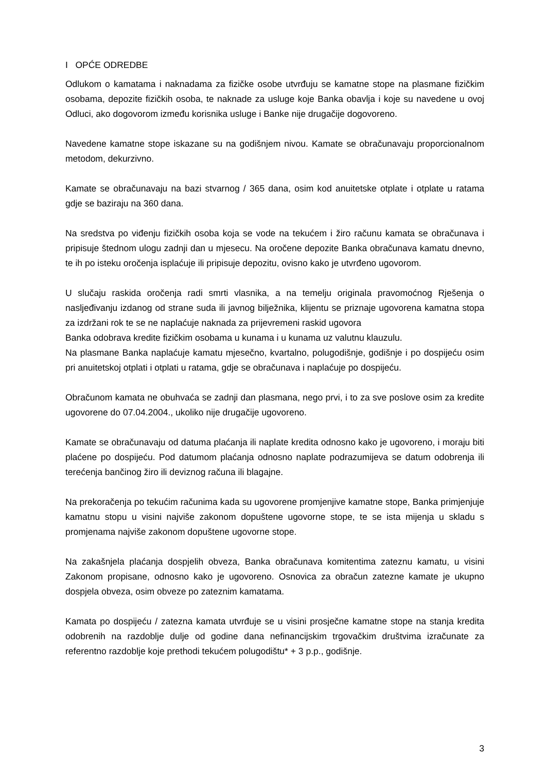I OPĆE ODREDBE
Odlukom o kamatama i naknadama za fizičke osobe utvrđuju se kamatne stope na plasmane fizičkim osobama, depozite fizičkih osoba, te naknade za usluge koje Banka obavlja i koje su navedene u ovoj Odluci, ako dogovorom između korisnika usluge i Banke nije drugačije dogovoreno.
Navedene kamatne stope iskazane su na godišnjem nivou. Kamate se obračunavaju proporcionalnom metodom, dekurzivno.
Kamate se obračunavaju na bazi stvarnog / 365 dana, osim kod anuitetske otplate i otplate u ratama gdje se baziraju na 360 dana.
Na sredstva po viđenju fizičkih osoba koja se vode na tekućem i žiro računu kamata se obračunava i pripisuje štednom ulogu zadnji dan u mjesecu. Na oročene depozite Banka obračunava kamatu dnevno, te ih po isteku oročenja isplaćuje ili pripisuje depozitu, ovisno kako je utvrđeno ugovorom.
U slučaju raskida oročenja radi smrti vlasnika, a na temelju originala pravomoćnog Rješenja o nasljeđivanju izdanog od strane suda ili javnog bilježnika, klijentu se priznaje ugovorena kamatna stopa za izdržani rok te se ne naplaćuje naknada za prijevremeni raskid ugovora
Banka odobrava kredite fizičkim osobama u kunama i u kunama uz valutnu klauzulu.
Na plasmane Banka naplaćuje kamatu mjesečno, kvartalno, polugodišnje, godišnje i po dospijeću osim pri anuitetskoj otplati i otplati u ratama, gdje se obračunava i naplaćuje po dospijeću.
Obračunom kamata ne obuhvaća se zadnji dan plasmana, nego prvi, i to za sve poslove osim za kredite ugovorene do 07.04.2004., ukoliko nije drugačije ugovoreno.
Kamate se obračunavaju od datuma plaćanja ili naplate kredita odnosno kako je ugovoreno, i moraju biti plaćene po dospijeću. Pod datumom plaćanja odnosno naplate podrazumijeva se datum odobrenja ili terećenja bančinog žiro ili deviznog računa ili blagajne.
Na prekoračenja po tekućim računima kada su ugovorene promjenjive kamatne stope, Banka primjenjuje kamatnu stopu u visini najviše zakonom dopuštene ugovorne stope, te se ista mijenja u skladu s promjenama najviše zakonom dopuštene ugovorne stope.
Na zakašnjela plaćanja dospjelih obveza, Banka obračunava komitentima zateznu kamatu, u visini Zakonom propisane, odnosno kako je ugovoreno. Osnovica za obračun zatezne kamate je ukupno dospjela obveza, osim obveze po zateznim kamatama.
Kamata po dospijeću / zatezna kamata utvrđuje se u visini prosječne kamatne stope na stanja kredita odobrenih na razdoblje dulje od godine dana nefinancijskim trgovačkim društvima izračunate za referentno razdoblje koje prethodi tekućem polugodištu* + 3 p.p., godišnje.
3